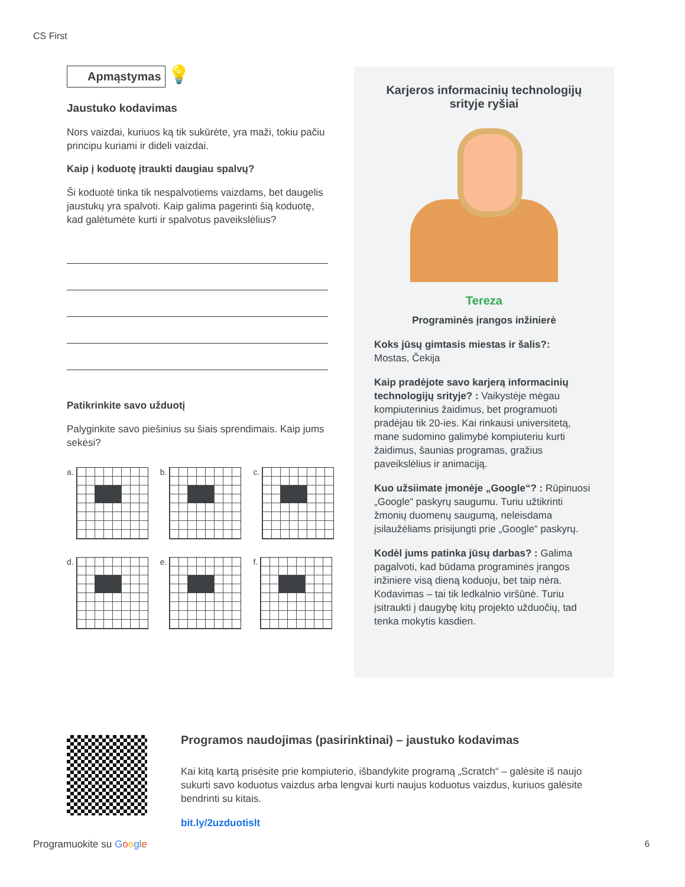CS First
Apmąstymas
💡
Jaustuko kodavimas
Nors vaizdai, kuriuos ką tik sukūrėte, yra maži, tokiu pačiu principu kuriami ir dideli vaizdai.
Kaip į koduotę įtraukti daugiau spalvų?
Ši koduotė tinka tik nespalvotiems vaizdams, bet daugelis jaustukų yra spalvoti. Kaip galima pagerinti šią koduotę, kad galėtumėte kurti ir spalvotus paveikslėlius?
Patikrinkite savo užduotį
Palyginkite savo piešinius su šiais sprendimais. Kaip jums sekėsi?
a.
b.
c.
d.
e.
f.
Karjeros informacinių technologijų srityje ryšiai
Tereza
Programinės įrangos inžinierė
Koks jūsų gimtasis miestas ir šalis?:
Mostas, Čekija
Kaip pradėjote savo karjerą informacinių technologijų srityje? : Vaikystėje mėgau kompiuterinius žaidimus, bet programuoti pradėjau tik 20-ies. Kai rinkausi universitetą, mane sudomino galimybė kompiuteriu kurti žaidimus, šaunias programas, gražius paveikslėlius ir animaciją.
Kuo užsiimate įmonėje „Google“? : Rūpinuosi „Google“ paskyrų saugumu. Turiu užtikrinti žmonių duomenų saugumą, neleisdama įsilaužėliams prisijungti prie „Google“ paskyrų.
Kodėl jums patinka jūsų darbas? : Galima pagalvoti, kad būdama programinės įrangos inžiniere visą dieną koduoju, bet taip nėra. Kodavimas – tai tik ledkalnio viršūnė. Turiu įsitraukti į daugybę kitų projekto užduočių, tad tenka mokytis kasdien.
Programos naudojimas (pasirinktinai) – jaustuko kodavimas
Kai kitą kartą prisėsite prie kompiuterio, išbandykite programą „Scratch“ – galėsite iš naujo sukurti savo koduotus vaizdus arba lengvai kurti naujus koduotus vaizdus, kuriuos galėsite bendrinti su kitais.
bit.ly/2uzduotislt
Programuokite su Google 6